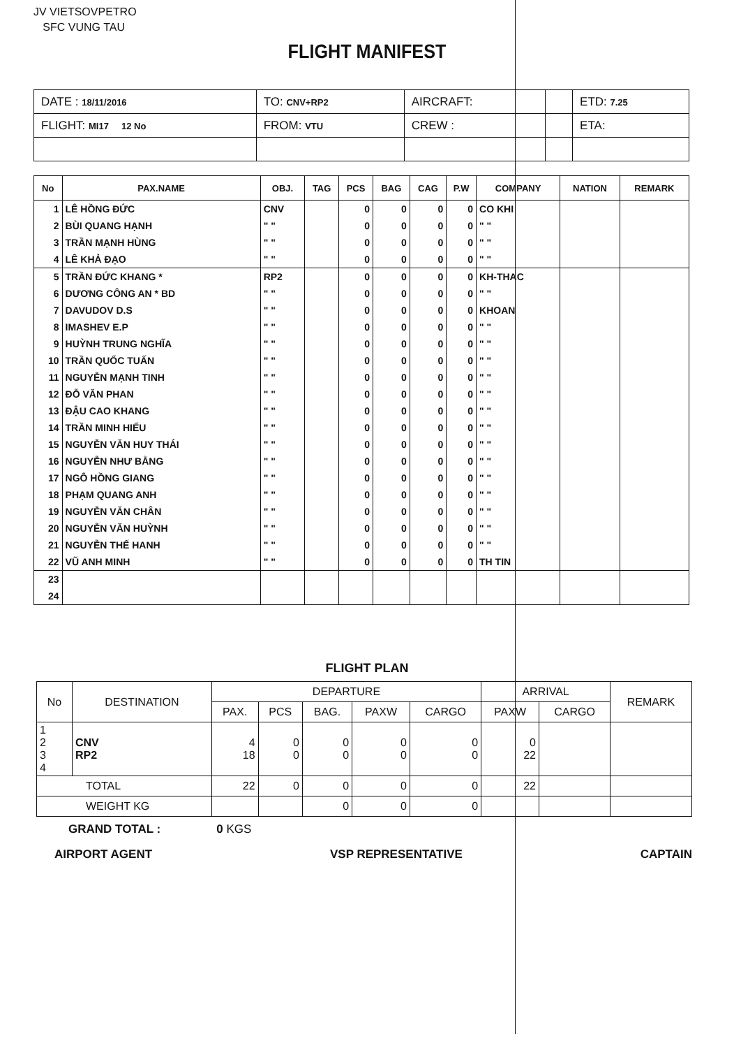JV VIETSOVPETRO
SFC VUNG TAU
FLIGHT MANIFEST
| DATE : 18/11/2016 | TO: CNV+RP2 | AIRCRAFT: | | ETD: 7.25 |
| FLIGHT: MI17 12 No | FROM: VTU | CREW : | | ETA: |
| No | PAX.NAME | OBJ. | TAG | PCS | BAG | CAG | P.W | COMPANY | NATION | REMARK |
| --- | --- | --- | --- | --- | --- | --- | --- | --- | --- | --- |
| 1 | LÊ HỒNG ĐỨC | CNV | | 0 | 0 | 0 | 0 | CO KHI | | |
| 2 | BÙI QUANG HẠNH | " " | | 0 | 0 | 0 | 0 | " " | | |
| 3 | TRẦN MẠNH HÙNG | " " | | 0 | 0 | 0 | 0 | " " | | |
| 4 | LÊ KHẢ ĐẠO | " " | | 0 | 0 | 0 | 0 | " " | | |
| 5 | TRẦN ĐỨC KHANG * | RP2 | | 0 | 0 | 0 | 0 | KH-THAC | | |
| 6 | DƯƠNG CÔNG AN * BD | " " | | 0 | 0 | 0 | 0 | " " | | |
| 7 | DAVUDOV D.S | " " | | 0 | 0 | 0 | 0 | KHOAN | | |
| 8 | IMASHEV E.P | " " | | 0 | 0 | 0 | 0 | " " | | |
| 9 | HUỲNH TRUNG NGHĨA | " " | | 0 | 0 | 0 | 0 | " " | | |
| 10 | TRẦN QUỐC TUẤN | " " | | 0 | 0 | 0 | 0 | " " | | |
| 11 | NGUYỄN MẠNH TINH | " " | | 0 | 0 | 0 | 0 | " " | | |
| 12 | ĐỖ VĂN PHAN | " " | | 0 | 0 | 0 | 0 | " " | | |
| 13 | ĐẬU CAO KHANG | " " | | 0 | 0 | 0 | 0 | " " | | |
| 14 | TRẦN MINH HIẾU | " " | | 0 | 0 | 0 | 0 | " " | | |
| 15 | NGUYỄN VĂN HUY THÁI | " " | | 0 | 0 | 0 | 0 | " " | | |
| 16 | NGUYỄN NHƯ BẰNG | " " | | 0 | 0 | 0 | 0 | " " | | |
| 17 | NGÔ HỒNG GIANG | " " | | 0 | 0 | 0 | 0 | " " | | |
| 18 | PHẠM QUANG ANH | " " | | 0 | 0 | 0 | 0 | " " | | |
| 19 | NGUYỄN VĂN CHÂN | " " | | 0 | 0 | 0 | 0 | " " | | |
| 20 | NGUYỄN VĂN HUỲNH | " " | | 0 | 0 | 0 | 0 | " " | | |
| 21 | NGUYỄN THẾ HANH | " " | | 0 | 0 | 0 | 0 | " " | | |
| 22 | VŨ ANH MINH | " " | | 0 | 0 | 0 | 0 | TH TIN | | |
| 23 | | | | | | | | | | |
| 24 | | | | | | | | | | |
FLIGHT PLAN
| No | DESTINATION | DEPARTURE | | | | | ARRIVAL | | REMARK |
| --- | --- | --- | --- | --- | --- | --- | --- | --- | --- |
| | | PAX. | PCS | BAG. | PAXW | CARGO | PAXW | CARGO | |
| 1 2 3 4 | CNV RP2 | 4 18 | 0 0 | 0 0 | 0 0 | 0 0 | 0 22 | | |
| TOTAL | | 22 | 0 | 0 | 0 | 0 | 22 | | |
| WEIGHT KG | | | | 0 | 0 | 0 | | | |
GRAND TOTAL : 0 KGS
AIRPORT AGENT VSP REPRESENTATIVE CAPTAIN